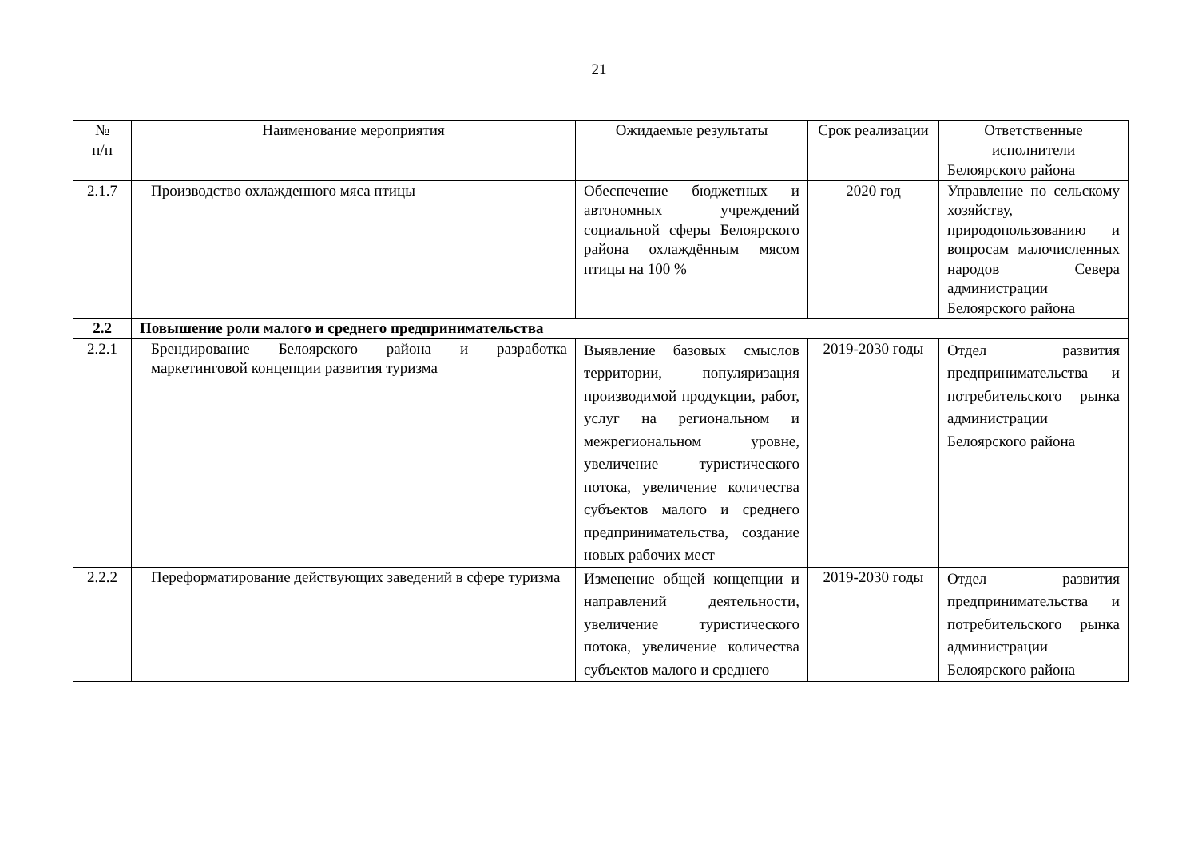21
| № п/п | Наименование мероприятия | Ожидаемые результаты | Срок реализации | Ответственные исполнители |
| | | | | Белоярского района |
| 2.1.7 | Производство охлажденного мяса птицы | Обеспечение бюджетных и автономных учреждений социальной сферы Белоярского района охлаждённым мясом птицы на 100 % | 2020 год | Управление по сельскому хозяйству, природопользованию и вопросам малочисленных народов Севера администрации Белоярского района |
| 2.2 | Повышение роли малого и среднего предпринимательства | | | |
| 2.2.1 | Брендирование Белоярского района и разработка маркетинговой концепции развития туризма | Выявление базовых смыслов территории, популяризация производимой продукции, работ, услуг на региональном и межрегиональном уровне, увеличение туристического потока, увеличение количества субъектов малого и среднего предпринимательства, создание новых рабочих мест | 2019-2030 годы | Отдел развития предпринимательства и потребительского рынка администрации Белоярского района |
| 2.2.2 | Переформатирование действующих заведений в сфере туризма | Изменение общей концепции и направлений деятельности, увеличение туристического потока, увеличение количества субъектов малого и среднего | 2019-2030 годы | Отдел развития предпринимательства и потребительского рынка администрации Белоярского района |